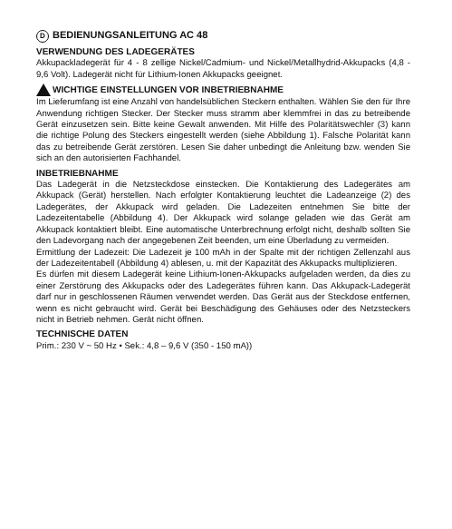D BEDIENUNGSANLEITUNG AC 48
VERWENDUNG DES LADEGERÄTES
Akkupackladegerät für 4 - 8 zellige Nickel/Cadmium- und Nickel/Metallhydrid-Akkupacks (4,8 - 9,6 Volt). Ladegerät nicht für Lithium-Ionen Akkupacks geeignet.
WICHTIGE EINSTELLUNGEN VOR INBETRIEBNAHME
Im Lieferumfang ist eine Anzahl von handelsüblichen Steckern enthalten. Wählen Sie den für Ihre Anwendung richtigen Stecker. Der Stecker muss stramm aber klemmfrei in das zu betreibende Gerät einzusetzen sein. Bitte keine Gewalt anwenden. Mit Hilfe des Polaritätswechler (3) kann die richtige Polung des Steckers eingestellt werden (siehe Abbildung 1). Falsche Polarität kann das zu betreibende Gerät zerstören. Lesen Sie daher unbedingt die Anleitung bzw. wenden Sie sich an den autorisierten Fachhandel.
INBETRIEBNAHME
Das Ladegerät in die Netzsteckdose einstecken. Die Kontaktierung des Ladegerätes am Akkupack (Gerät) herstellen. Nach erfolgter Kontaktierung leuchtet die Ladeanzeige (2) des Ladegerätes, der Akkupack wird geladen. Die Ladezeiten entnehmen Sie bitte der Ladezeitentabelle (Abbildung 4). Der Akkupack wird solange geladen wie das Gerät am Akkupack kontaktiert bleibt. Eine automatische Unterbrechnung erfolgt nicht, deshalb sollten Sie den Ladevorgang nach der angegebenen Zeit beenden, um eine Überladung zu vermeiden.
Ermittlung der Ladezeit: Die Ladezeit je 100 mAh in der Spalte mit der richtigen Zellenzahl aus der Ladezeitentabell (Abbildung 4) ablesen, u. mit der Kapazität des Akkupacks multiplizieren.
Es dürfen mit diesem Ladegerät keine Lithium-Ionen-Akkupacks aufgeladen werden, da dies zu einer Zerstörung des Akkupacks oder des Ladegerätes führen kann. Das Akkupack-Ladegerät darf nur in geschlossenen Räumen verwendet werden. Das Gerät aus der Steckdose entfernen, wenn es nicht gebraucht wird. Gerät bei Beschädigung des Gehäuses oder des Netzsteckers nicht in Betrieb nehmen. Gerät nicht öffnen.
TECHNISCHE DATEN
Prim.: 230 V ~ 50 Hz • Sek.: 4,8 – 9,6 V (350 - 150 mA))